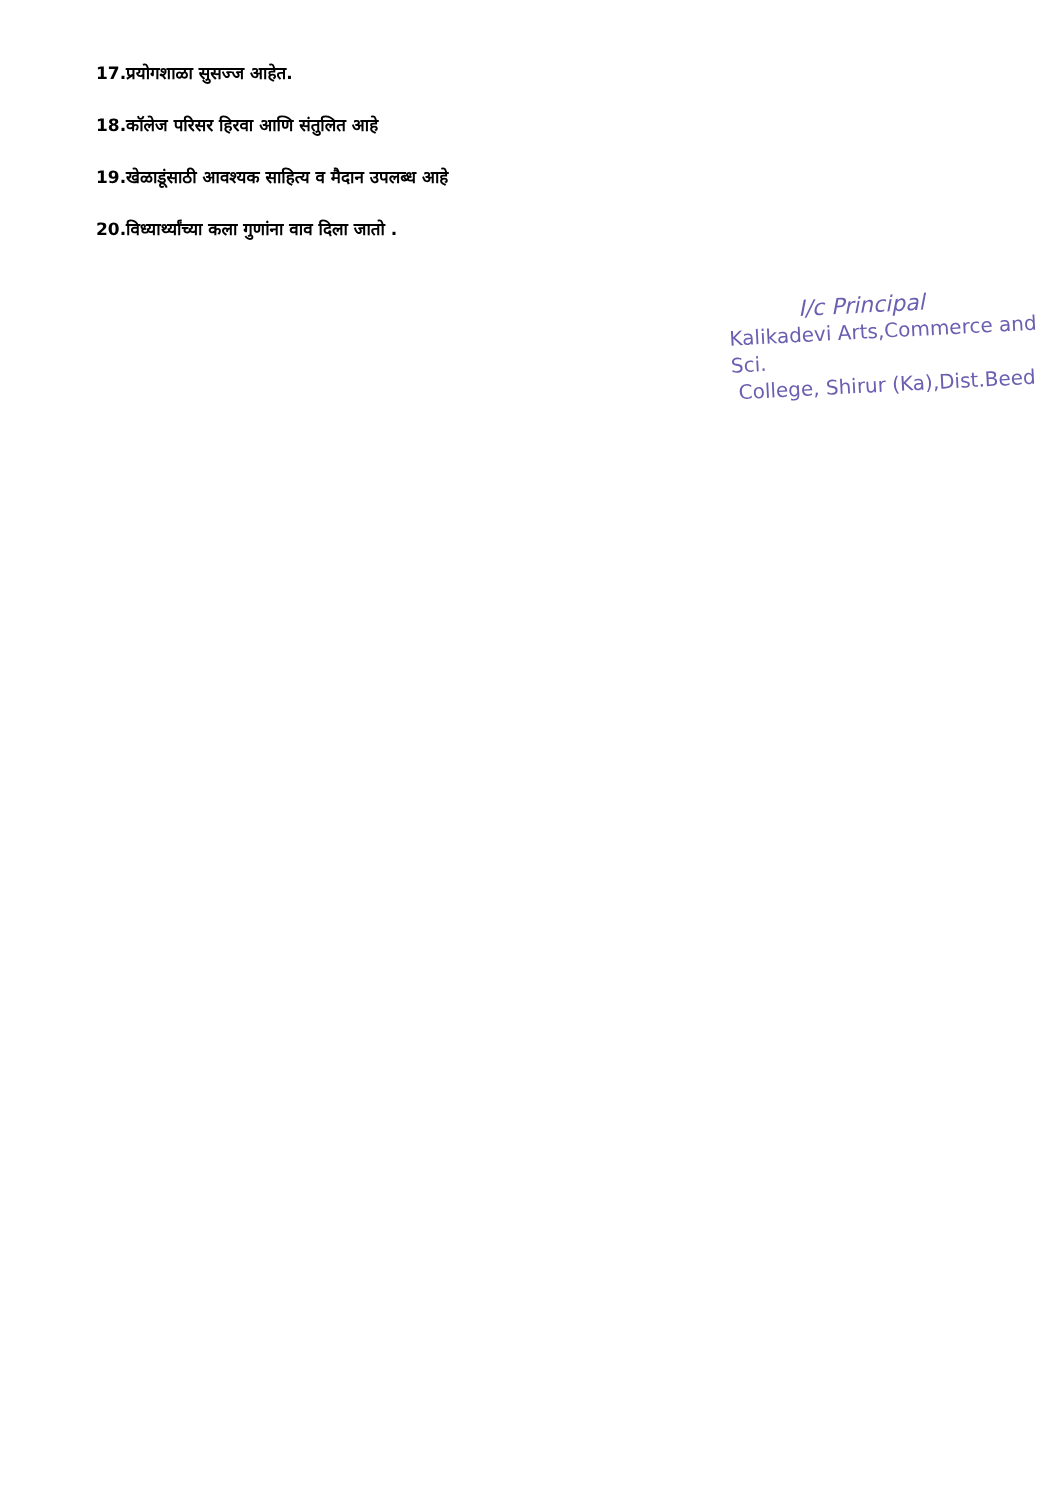17.प्रयोगशाळा सुसज्ज आहेत.
18.कॉलेज परिसर हिरवा आणि संतुलित आहे
19.खेळाडूंसाठी आवश्यक साहित्य व मैदान उपलब्ध आहे
20.विध्यार्थ्यांच्या कला गुणांना वाव दिला जातो .
I/c Principal
Kalikadevi Arts,Commerce and Sci.
College, Shirur (Ka),Dist.Beed